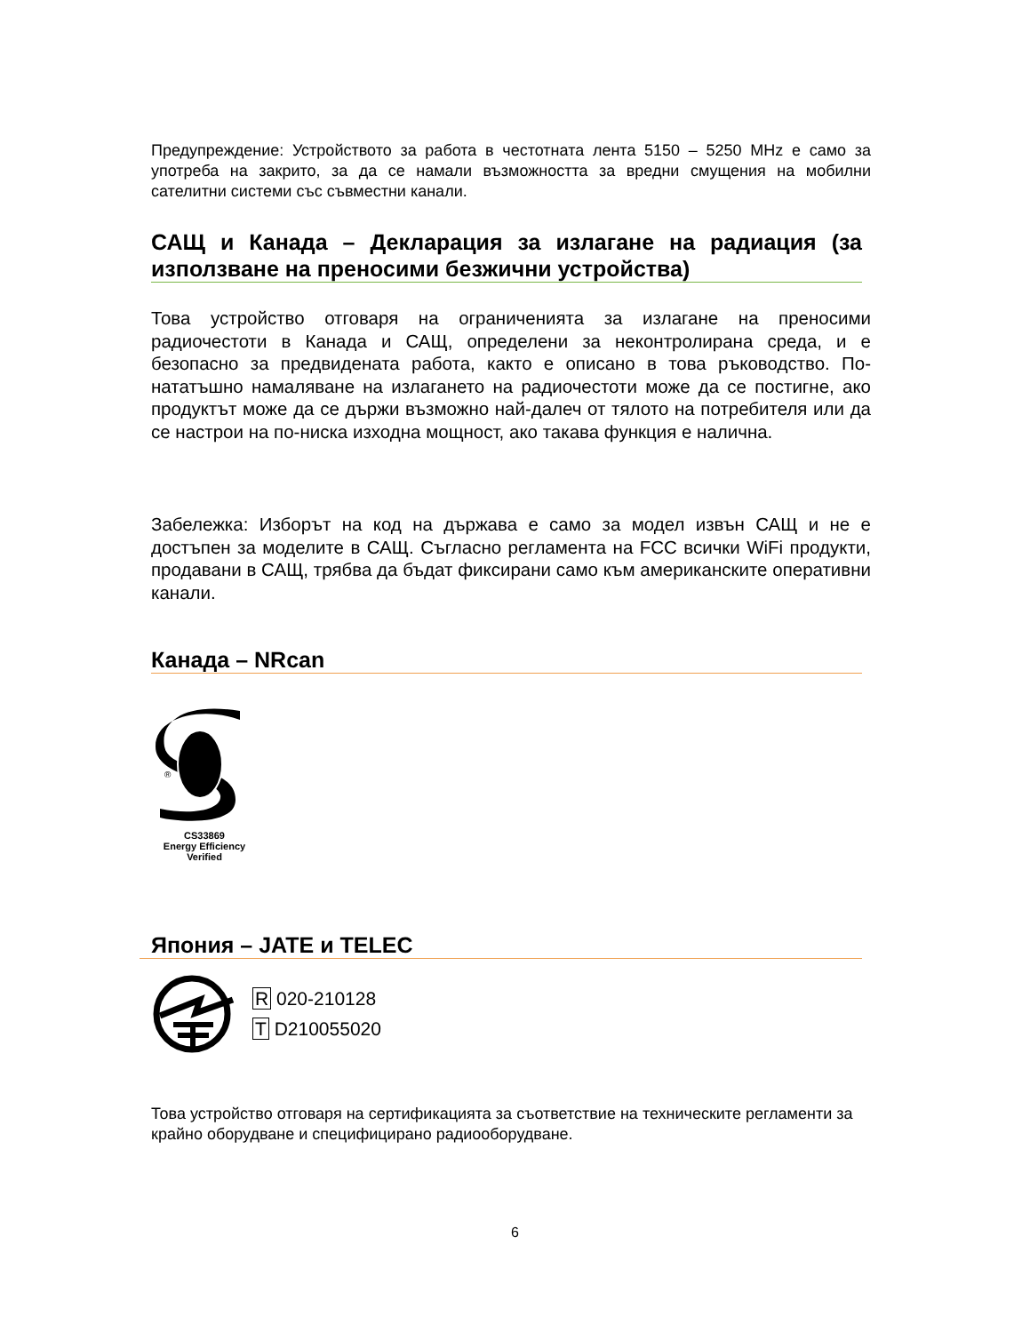Предупреждение: Устройството за работа в честотната лента 5150 – 5250 MHz е само за употреба на закрито, за да се намали възможността за вредни смущения на мобилни сателитни системи със съвместни канали.
САЩ и Канада – Декларация за излагане на радиация (за използване на преносими безжични устройства)
Това устройство отговаря на ограниченията за излагане на преносими радиочестоти в Канада и САЩ, определени за неконтролирана среда, и е безопасно за предвидената работа, както е описано в това ръководство. По-нататъшно намаляване на излагането на радиочестоти може да се постигне, ако продуктът може да се държи възможно най-далеч от тялото на потребителя или да се настрои на по-ниска изходна мощност, ако такава функция е налична.
Забележка: Изборът на код на държава е само за модел извън САЩ и не е достъпен за моделите в САЩ. Съгласно регламента на FCC всички WiFi продукти, продавани в САЩ, трябва да бъдат фиксирани само към американските оперативни канали.
Канада – NRcan
®
CS33869
Energy Efficiency
Verified
Япония – JATE и TELEC
R 020-210128
T D210055020
Това устройство отговаря на сертификацията за съответствие на техническите регламенти за крайно оборудване и специфицирано радиооборудване.
6